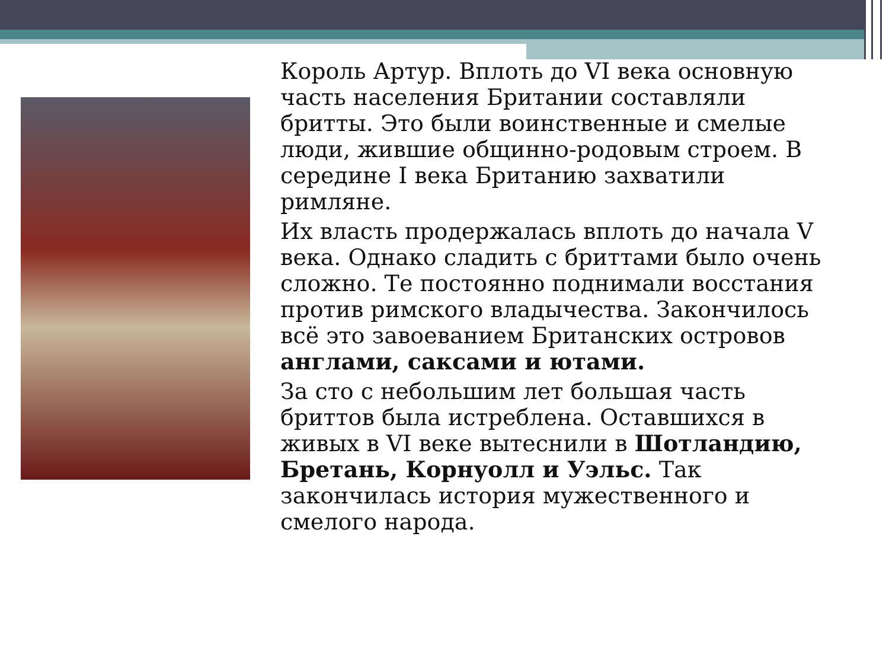Король Артур. Вплоть до VI века основную часть населения Британии составляли бритты. Это были воинственные и смелые люди, жившие общинно-родовым строем. В середине I века Британию захватили римляне.
Их власть продержалась вплоть до начала V века. Однако сладить с бриттами было очень сложно. Те постоянно поднимали восстания против римского владычества. Закончилось всё это завоеванием Британских островов англами, саксами и ютами.
За сто с небольшим лет большая часть бриттов была истреблена. Оставшихся в живых в VI веке вытеснили в Шотландию, Бретань, Корнуолл и Уэльс. Так закончилась история мужественного и смелого народа.